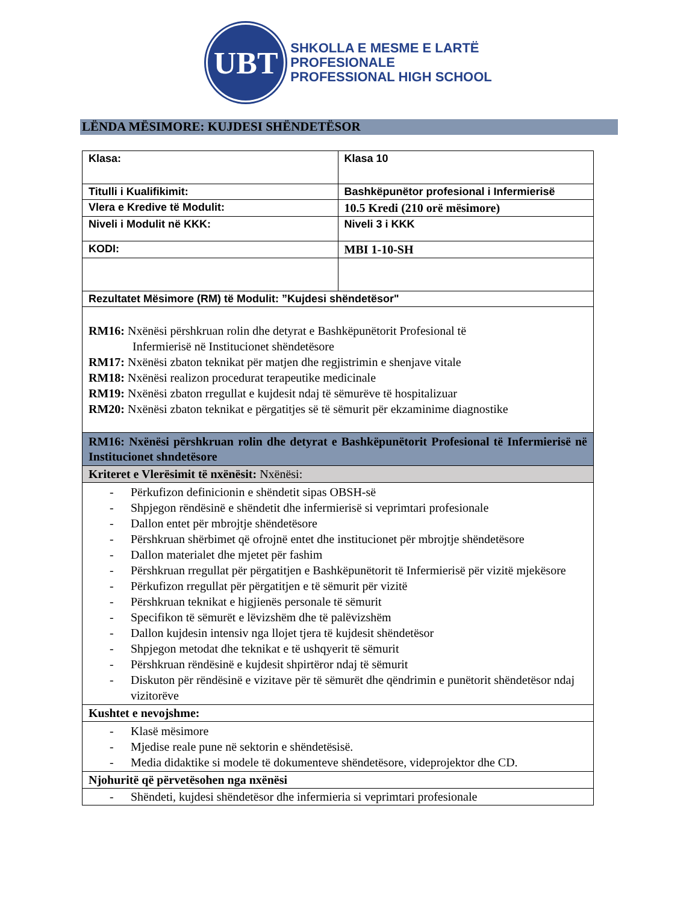UBT
SHKOLLA E MESME E LARTË
PROFESIONALE
PROFESSIONAL HIGH SCHOOL
LËNDA MËSIMORE: KUJDESI SHËNDETËSOR
| Klasa: | Klasa 10 |
| Titulli i Kualifikimit: | Bashkëpunëtor profesional i Infermierisë |
| Vlera e Kredive të Modulit: | 10.5 Kredi (210 orë mësimore) |
| Niveli i Modulit në KKK: | Niveli 3 i KKK |
| KODI: | MBI 1-10-SH |
| Rezultatet Mësimore (RM) të Modulit: ”Kujdesi shëndetësor" | |
| RM16: Nxënësi përshkruan rolin dhe detyrat e Bashkëpunëtorit Profesional të Infermierisë në Institucionet shëndetësore RM17: Nxënësi zbaton teknikat për matjen dhe regjistrimin e shenjave vitale RM18: Nxënësi realizon procedurat terapeutike medicinale RM19: Nxënësi zbaton rregullat e kujdesit ndaj të sëmurëve të hospitalizuar RM20: Nxënësi zbaton teknikat e përgatitjes së të sëmurit për ekzaminime diagnostike | |
| RM16: Nxënësi përshkruan rolin dhe detyrat e Bashkëpunëtorit Profesional të Infermierisë në Institucionet shndetësore | |
| Kriteret e Vlerësimit të nxënësit: Nxënësi: | |
| - Përkufizon definicionin e shëndetit sipas OBSH-së - Shpjegon rëndësinë e shëndetit dhe infermierisë si veprimtari profesionale - Dallon entet për mbrojtje shëndetësore - Përshkruan shërbimet që ofrojnë entet dhe institucionet për mbrojtje shëndetësore - Dallon materialet dhe mjetet për fashim - Përshkruan rregullat për përgatitjen e Bashkëpunëtorit të Infermierisë për vizitë mjekësore - Përkufizon rregullat për përgatitjen e të sëmurit për vizitë - Përshkruan teknikat e higjienës personale të sëmurit - Specifikon të sëmurët e lëvizshëm dhe të palëvizshëm - Dallon kujdesin intensiv nga llojet tjera të kujdesit shëndetësor - Shpjegon metodat dhe teknikat e të ushqyerit të sëmurit - Përshkruan rëndësinë e kujdesit shpirtëror ndaj të sëmurit - Diskuton për rëndësinë e vizitave për të sëmurët dhe qëndrimin e punëtorit shëndetësor ndaj vizitorëve | |
| Kushtet e nevojshme: | |
| - Klasë mësimore - Mjedise reale pune në sektorin e shëndetësisë. - Media didaktike si modele të dokumenteve shëndetësore, videprojektor dhe CD. | |
| Njohuritë që përvetësohen nga nxënësi | |
| - Shëndeti, kujdesi shëndetësor dhe infermieria si veprimtari profesionale | |